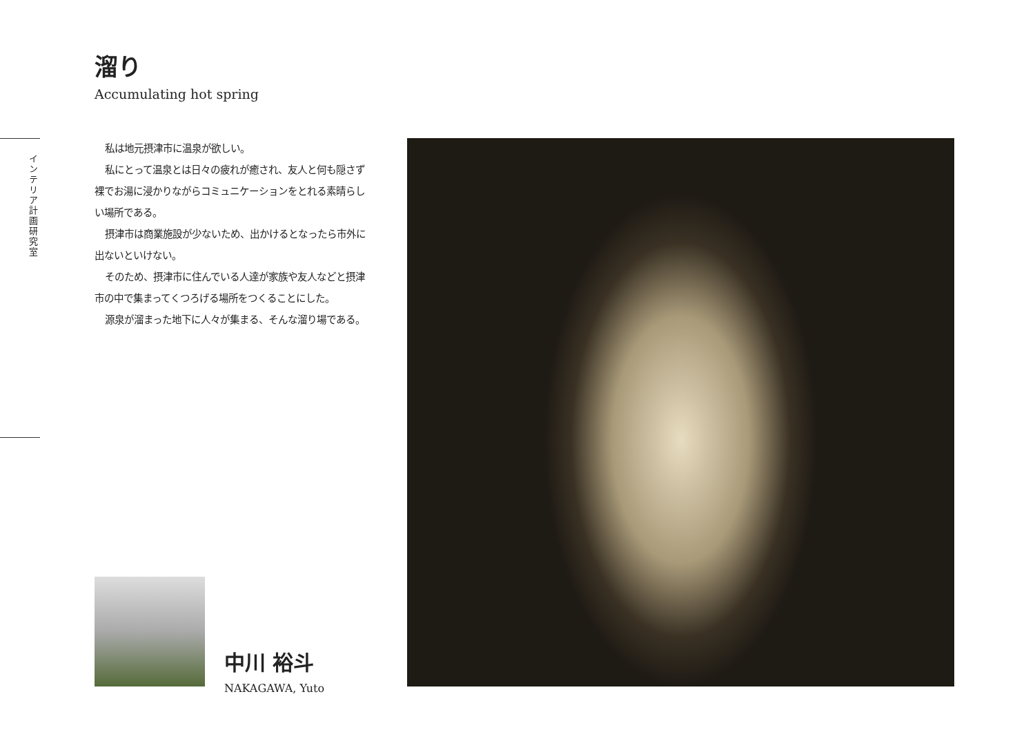溜り
Accumulating hot spring
インテリア計画研究室
私は地元摂津市に温泉が欲しい。
私にとって温泉とは日々の疲れが癒され、友人と何も隠さず裸でお湯に浸かりながらコミュニケーションをとれる素晴らしい場所である。
摂津市は商業施設が少ないため、出かけるとなったら市外に出ないといけない。
そのため、摂津市に住んでいる人達が家族や友人などと摂津市の中で集まってくつろげる場所をつくることにした。
源泉が溜まった地下に人々が集まる、そんな溜り場である。
中川 裕斗
NAKAGAWA, Yuto